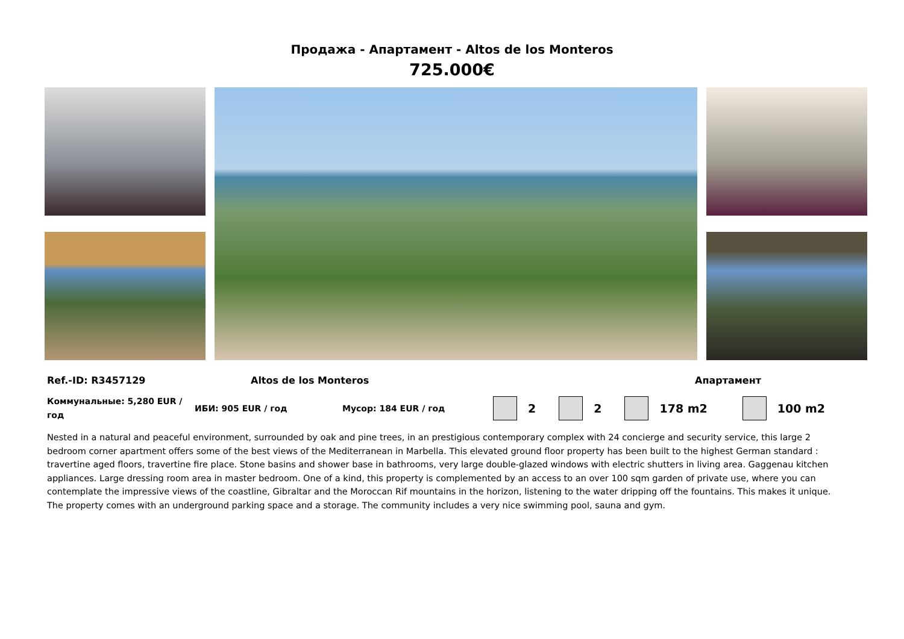Продажа - Апартамент - Altos de los Monteros
725.000€
Ref.-ID: R3457129 Altos de los Monteros Апартамент
Коммунальные: 5,280 EUR / год ИБИ: 905 EUR / год Мусор: 184 EUR / год 2 2 178 m2 100 m2
Nested in a natural and peaceful environment, surrounded by oak and pine trees, in an prestigious contemporary complex with 24 concierge and security service, this large 2 bedroom corner apartment offers some of the best views of the Mediterranean in Marbella. This elevated ground floor property has been built to the highest German standard : travertine aged floors, travertine fire place. Stone basins and shower base in bathrooms, very large double-glazed windows with electric shutters in living area. Gaggenau kitchen appliances. Large dressing room area in master bedroom. One of a kind, this property is complemented by an access to an over 100 sqm garden of private use, where you can contemplate the impressive views of the coastline, Gibraltar and the Moroccan Rif mountains in the horizon, listening to the water dripping off the fountains. This makes it unique. The property comes with an underground parking space and a storage. The community includes a very nice swimming pool, sauna and gym.